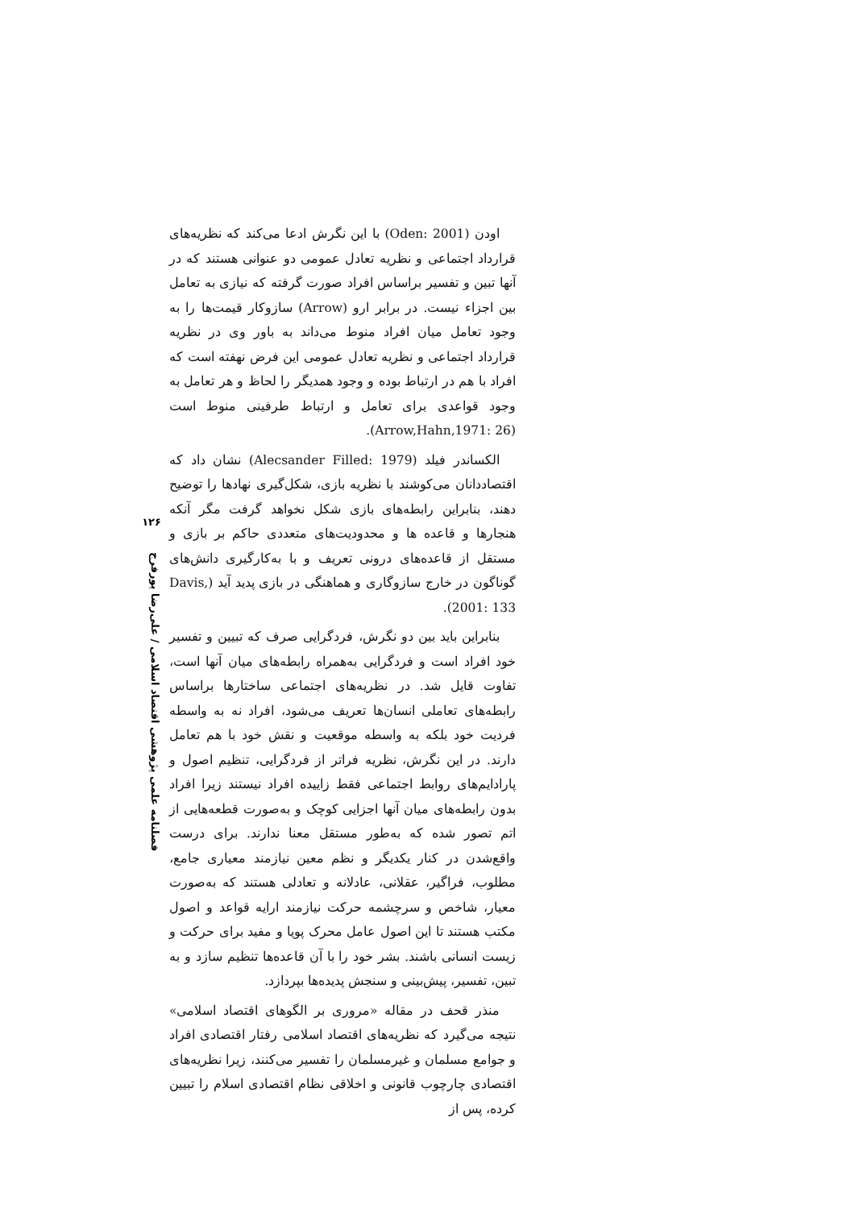اودن (Oden: 2001) با این نگرش ادعا می‌کند که نظریه‌های قرارداد اجتماعی و نظریه تعادل عمومی دو عنوانی هستند که در آنها تبین و تفسیر براساس افراد صورت گرفته که نیازی به تعامل بین اجزاء نیست. در برابر ارو (Arrow) سازوکار قیمت‌ها را به وجود تعامل میان افراد منوط می‌داند به باور وی در نظریه قرارداد اجتماعی و نظریه تعادل عمومی این فرض نهفته است که افراد با هم در ارتباط بوده و وجود همدیگر را لحاظ و هر تعامل به وجود قواعدی برای تعامل و ارتباط طرفینی منوط است (Arrow,Hahn,1971: 26).
الکساندر فیلد (Alecsander Filled: 1979) نشان داد که اقتصاددانان می‌کوشند با نظریه بازی، شکل‌گیری نهادها را توضیح دهند، بنابراین رابطه‌های بازی شکل نخواهد گرفت مگر آنکه هنجارها و قاعده ها و محدودیت‌های متعددی حاکم بر بازی و مستقل از قاعده‌های درونی تعریف و با به‌کارگیری دانش‌های گوناگون در خارج سازوگاری و هماهنگی در بازی پدید آید (Davis, 2001: 133).
بنابراین باید بین دو نگرش، فردگرایی صرف که تبیین و تفسیر خود افراد است و فردگرایی به‌همراه رابطه‌های میان آنها است، تفاوت قایل شد. در نظریه‌های اجتماعی ساختارها براساس رابطه‌های تعاملی انسان‌ها تعریف می‌شود، افراد نه به واسطه فردیت خود بلکه به واسطه موقعیت و نقش خود با هم تعامل دارند. در این نگرش، نظریه فراتر از فردگرایی، تنظیم اصول و پارادایم‌های روابط اجتماعی فقط زاییده افراد نیستند زیرا افراد بدون رابطه‌های میان آنها اجزایی کوچک و به‌صورت قطعه‌هایی از اتم تصور شده که به‌طور مستقل معنا ندارند. برای درست واقع‌شدن در کنار یکدیگر و نظم معین نیازمند معیاری جامع، مطلوب، فراگیر، عقلانی، عادلانه و تعادلی هستند که به‌صورت معیار، شاخص و سرچشمه حرکت نیازمند ارایه قواعد و اصول مکتب هستند تا این اصول عامل محرک پویا و مفید برای حرکت و زیست انسانی باشند. بشر خود را با آن قاعده‌ها تنظیم سازد و به تبین، تفسیر، پیش‌بینی و سنجش پدیده‌ها بپردازد.
منذر قحف در مقاله «مروری بر الگوهای اقتصاد اسلامی» نتیجه می‌گیرد که نظریه‌های اقتصاد اسلامی رفتار اقتصادی افراد و جوامع مسلمان و غیرمسلمان را تفسیر می‌کنند، زیرا نظریه‌های اقتصادی چارچوب قانونی و اخلاقی نظام اقتصادی اسلام را تبیین کرده، پس از
۱۲۶
فصلنامه علمی پژوهشی اقتصاد اسلامی / علی‌رضا پورفرج